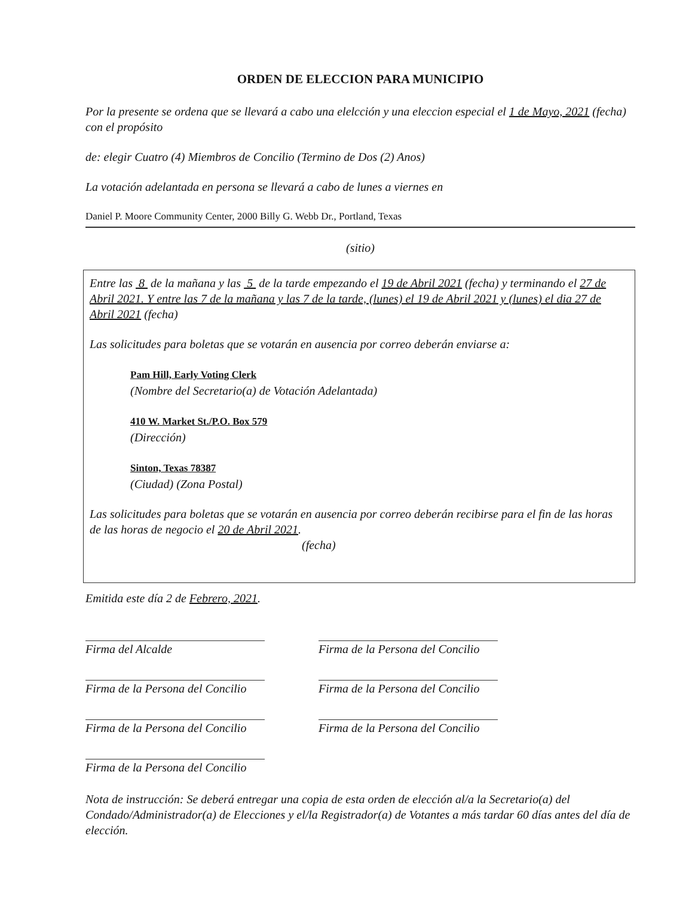ORDEN DE ELECCION PARA MUNICIPIO
Por la presente se ordena que se llevará a cabo una elelcción y una eleccion especial el 1 de Mayo, 2021 (fecha) con el propósito
de: elegir Cuatro (4) Miembros de Concilio (Termino de Dos (2) Anos)
La votación adelantada en persona se llevará a cabo de lunes a viernes en
Daniel P. Moore Community Center, 2000 Billy G. Webb Dr., Portland, Texas
(sitio)
Entre las 8 de la mañana y las 5 de la tarde empezando el 19 de Abril 2021 (fecha) y terminando el 27 de Abril 2021. Y entre las 7 de la mañana y las 7 de la tarde, (lunes) el 19 de Abril 2021 y (lunes) el dia 27 de Abril 2021 (fecha)
Las solicitudes para boletas que se votarán en ausencia por correo deberán enviarse a:
Pam Hill, Early Voting Clerk
(Nombre del Secretario(a) de Votación Adelantada)
410 W. Market St./P.O. Box 579
(Dirección)
Sinton, Texas 78387
(Ciudad) (Zona Postal)
Las solicitudes para boletas que se votarán en ausencia por correo deberán recibirse para el fin de las horas de las horas de negocio el 20 de Abril 2021.
(fecha)
Emitida este día 2 de Febrero, 2021.
Firma del Alcalde
Firma de la Persona del Concilio
Firma de la Persona del Concilio
Firma de la Persona del Concilio
Firma de la Persona del Concilio
Firma de la Persona del Concilio
Firma de la Persona del Concilio
Nota de instrucción: Se deberá entregar una copia de esta orden de elección al/a la Secretario(a) del Condado/Administrador(a) de Elecciones y el/la Registrador(a) de Votantes a más tardar 60 días antes del día de elección.